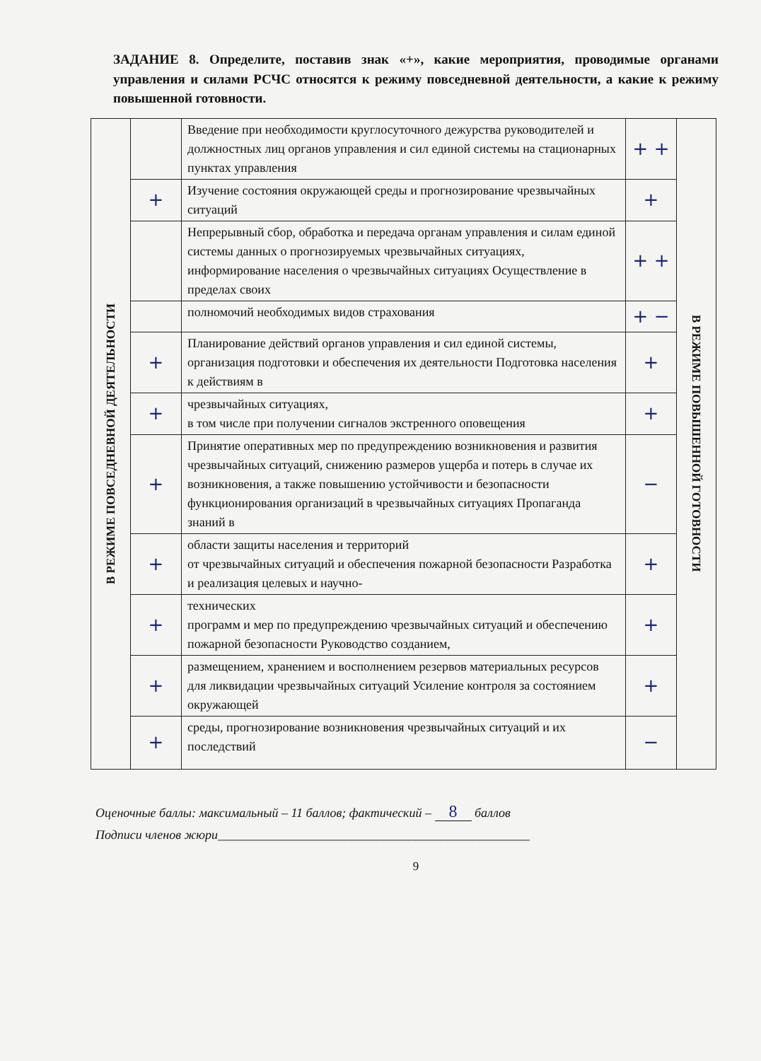ЗАДАНИЕ 8. Определите, поставив знак «+», какие мероприятия, проводимые органами управления и силами РСЧС относятся к режиму повседневной деятельности, а какие к режиму повышенной готовности.
| В РЕЖИМЕ ПОВСЕДНЕВНОЙ ДЕЯТЕЛЬНОСТИ | | Введение при необходимости круглосуточного дежурства руководителей и должностных лиц органов управления и сил единой системы на стационарных пунктах управления | + + | В РЕЖИМЕ ПОВЫШЕННОЙ ГОТОВНОСТИ |
| | + | Изучение состояния окружающей среды и прогнозирование чрезвычайных ситуаций | + | |
| | | Непрерывный сбор, обработка и передача органам управления и силам единой системы данных о прогнозируемых чрезвычайных ситуациях, информирование населения о чрезвычайных ситуациях Осуществление в пределах своих | + + | |
| | | полномочий необходимых видов страхования | + − | |
| | + | Планирование действий органов управления и сил единой системы, организация подготовки и обеспечения их деятельности Подготовка населения к действиям в | + | |
| | + | чрезвычайных ситуациях, в том числе при получении сигналов экстренного оповещения | + | |
| | + | Принятие оперативных мер по предупреждению возникновения и развития чрезвычайных ситуаций, снижению размеров ущерба и потерь в случае их возникновения, а также повышению устойчивости и безопасности функционирования организаций в чрезвычайных ситуациях Пропаганда знаний в | − | |
| | + | области защиты населения и территорий от чрезвычайных ситуаций и обеспечения пожарной безопасности Разработка и реализация целевых и научно- | + | |
| | + | технических программ и мер по предупреждению чрезвычайных ситуаций и обеспечению пожарной безопасности Руководство созданием, | + | |
| | + | размещением, хранением и восполнением резервов материальных ресурсов для ликвидации чрезвычайных ситуаций Усиление контроля за состоянием окружающей | + | |
| | + | среды, прогнозирование возникновения чрезвычайных ситуаций и их последствий | − | |
Оценочные баллы: максимальный – 11 баллов; фактический – 8 баллов
Подписи членов жюри_________________________________________________
9